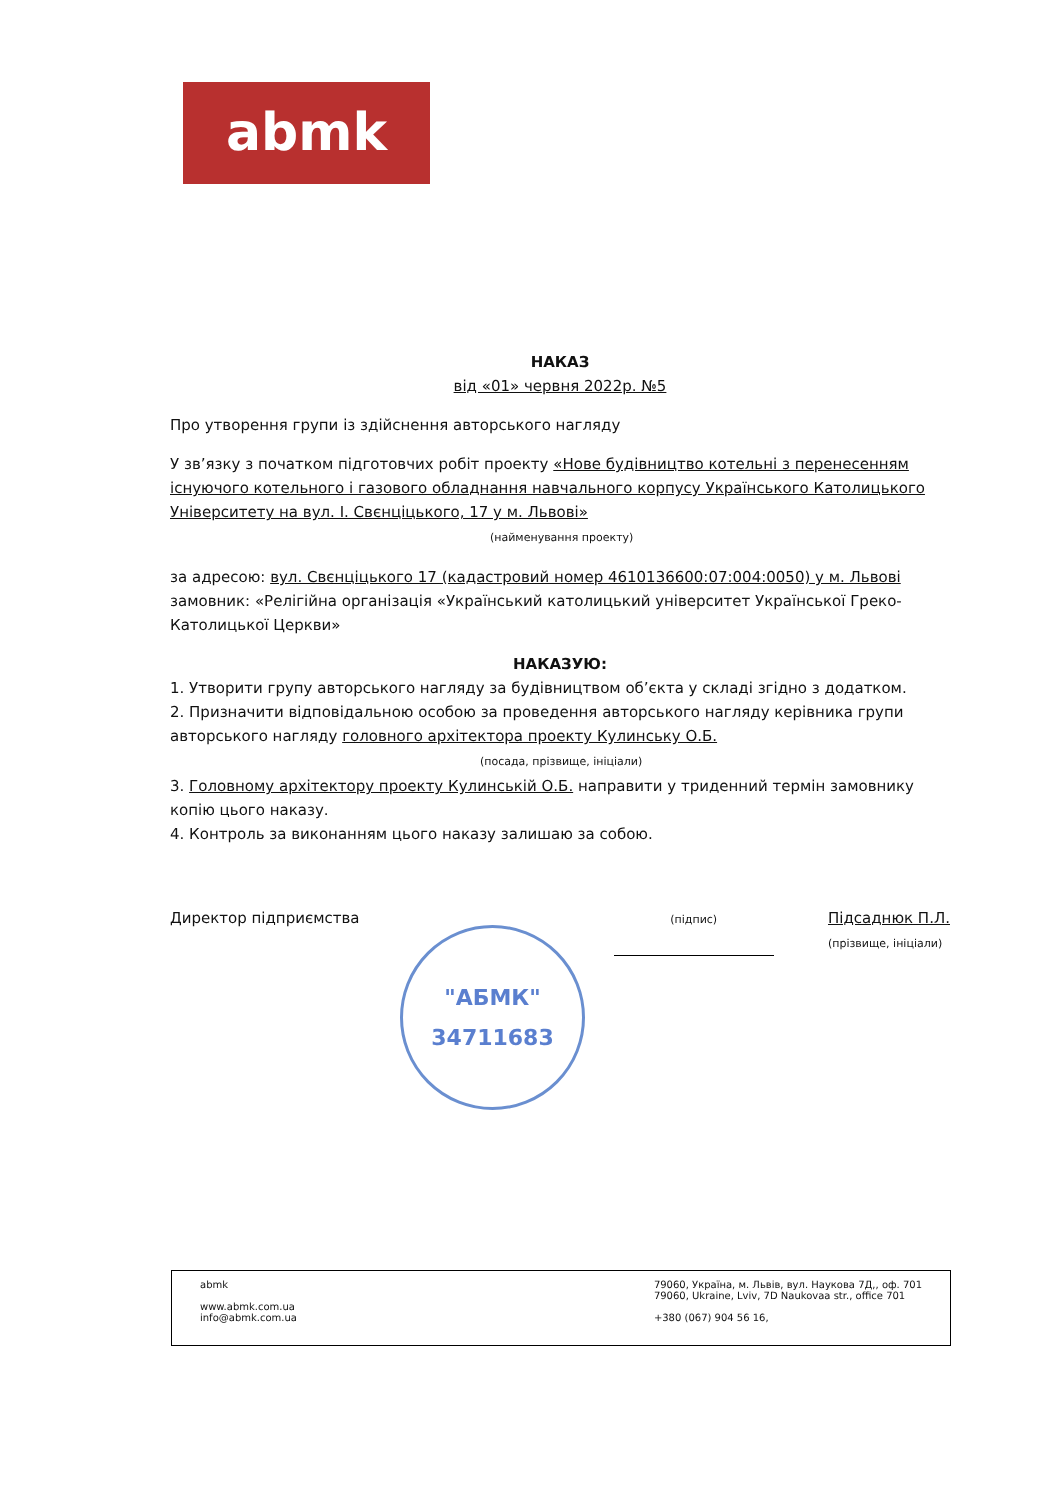abmk
НАКАЗ
від «01» червня 2022р. №5
Про утворення групи із здійснення авторського нагляду
У зв’язку з початком підготовчих робіт проекту «Нове будівництво котельні з перенесенням існуючого котельного і газового обладнання навчального корпусу Українського Католицького Університету на вул. І. Свєнціцького, 17 у м. Львові»
(найменування проекту)
за адресою: вул. Свєнціцького 17 (кадастровий номер 4610136600:07:004:0050) у м. Львові
замовник: «Релігійна організація «Український католицький університет Української Греко-Католицької Церкви»
НАКАЗУЮ:
1. Утворити групу авторського нагляду за будівництвом об’єкта у складі згідно з додатком.
2. Призначити відповідальною особою за проведення авторського нагляду керівника групи авторського нагляду головного архітектора проекту Кулинську О.Б.
(посада, прізвище, ініціали)
3. Головному архітектору проекту Кулинській О.Б. направити у триденний термін замовнику копію цього наказу.
4. Контроль за виконанням цього наказу залишаю за собою.
Директор підприємства (підпис) Підсаднюк П.Л.
(прізвище, ініціали)
"АБМК"
34711683
abmk
www.abmk.com.ua
info@abmk.com.ua
79060, Україна, м. Львів, вул. Наукова 7Д,, оф. 701
79060, Ukraine, Lviv, 7D Naukovaa str., office 701
+380 (067) 904 56 16,